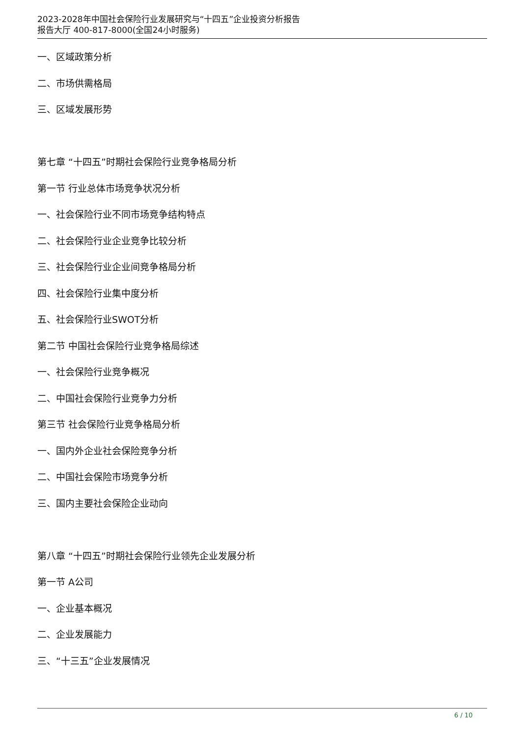2023-2028年中国社会保险行业发展研究与“十四五”企业投资分析报告
报告大厅 400-817-8000(全国24小时服务)
一、区域政策分析
二、市场供需格局
三、区域发展形势
第七章 “十四五”时期社会保险行业竞争格局分析
第一节 行业总体市场竞争状况分析
一、社会保险行业不同市场竞争结构特点
二、社会保险行业企业竞争比较分析
三、社会保险行业企业间竞争格局分析
四、社会保险行业集中度分析
五、社会保险行业SWOT分析
第二节 中国社会保险行业竞争格局综述
一、社会保险行业竞争概况
二、中国社会保险行业竞争力分析
第三节 社会保险行业竞争格局分析
一、国内外企业社会保险竞争分析
二、中国社会保险市场竞争分析
三、国内主要社会保险企业动向
第八章 “十四五”时期社会保险行业领先企业发展分析
第一节 A公司
一、企业基本概况
二、企业发展能力
三、“十三五”企业发展情况
6 / 10